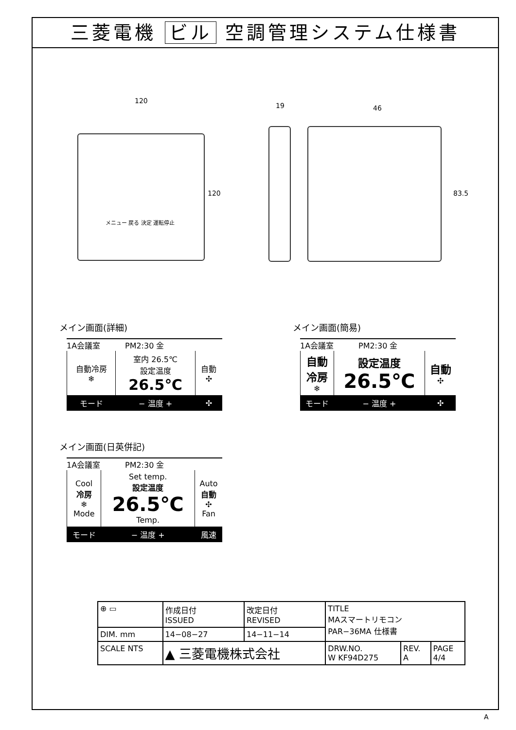三菱電機 ビル 空調管理システム仕様書
120
120
メニュー 戻る 決定 運転停止
19 46
83.5
メイン画面(詳細)
1A会議室 PM2:30 金
| 自動冷房 ❄ | 室内 26.5℃ 設定温度 26.5℃ | 自動 ✣ |
| モード | − 温度 + | ✣ |
メイン画面(日英併記)
1A会議室 PM2:30 金
| Cool 冷房 ❄ Mode | Set temp. 設定温度 26.5℃ Temp. | Auto 自動 ✣ Fan |
| モード | − 温度 + | 風速 |
メイン画面(簡易)
1A会議室 PM2:30 金
| 自動 冷房 ❄ | 設定温度 26.5℃ | 自動 ✣ |
| モード | − 温度 + | ✣ |
| ⊕ ▭ | 作成日付 ISSUED | 改定日付 REVISED | TITLE MAスマートリモコン PAR−36MA 仕様書 | | |
| DIM. mm | 14−08−27 | 14−11−14 | | | |
| SCALE NTS | ▲ 三菱電機株式会社 | | DRW.NO. W KF94D275 | REV. A | PAGE 4/4 |
A